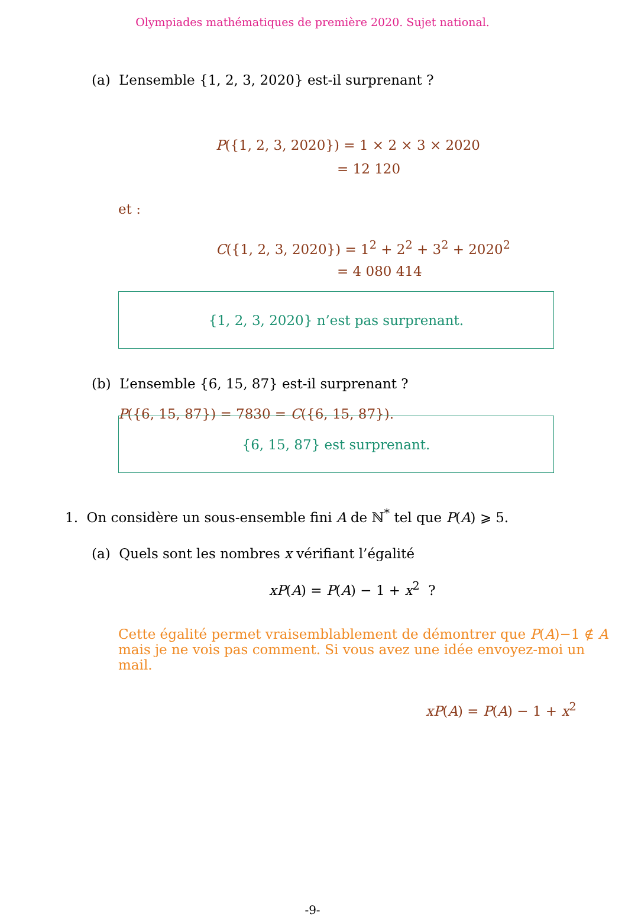Olympiades mathématiques de première 2020. Sujet national.
(a) L’ensemble {1, 2, 3, 2020} est-il surprenant ?
P({1, 2, 3, 2020}) = 1 × 2 × 3 × 2020
= 12 120
et :
C({1, 2, 3, 2020}) = 1<sup>2</sup> + 2<sup>2</sup> + 3<sup>2</sup> + 2020<sup>2</sup>
= 4 080 414
{1, 2, 3, 2020} n’est pas surprenant.
(b) L’ensemble {6, 15, 87} est-il surprenant ?
P({6, 15, 87}) = 7830 = C({6, 15, 87}).
{6, 15, 87} est surprenant.
1. On considère un sous-ensemble fini A de ℕ<sup>*</sup> tel que P(A) ⩾ 5.
(a) Quels sont les nombres x vérifiant l’égalité
xP(A) = P(A) − 1 + x<sup>2</sup> ?
Cette égalité permet vraisemblablement de démontrer que P(A)−1 ∉ A mais je ne vois pas comment. Si vous avez une idée envoyez-moi un mail.
xP(A) = P(A) − 1 + x<sup>2</sup>
-9-